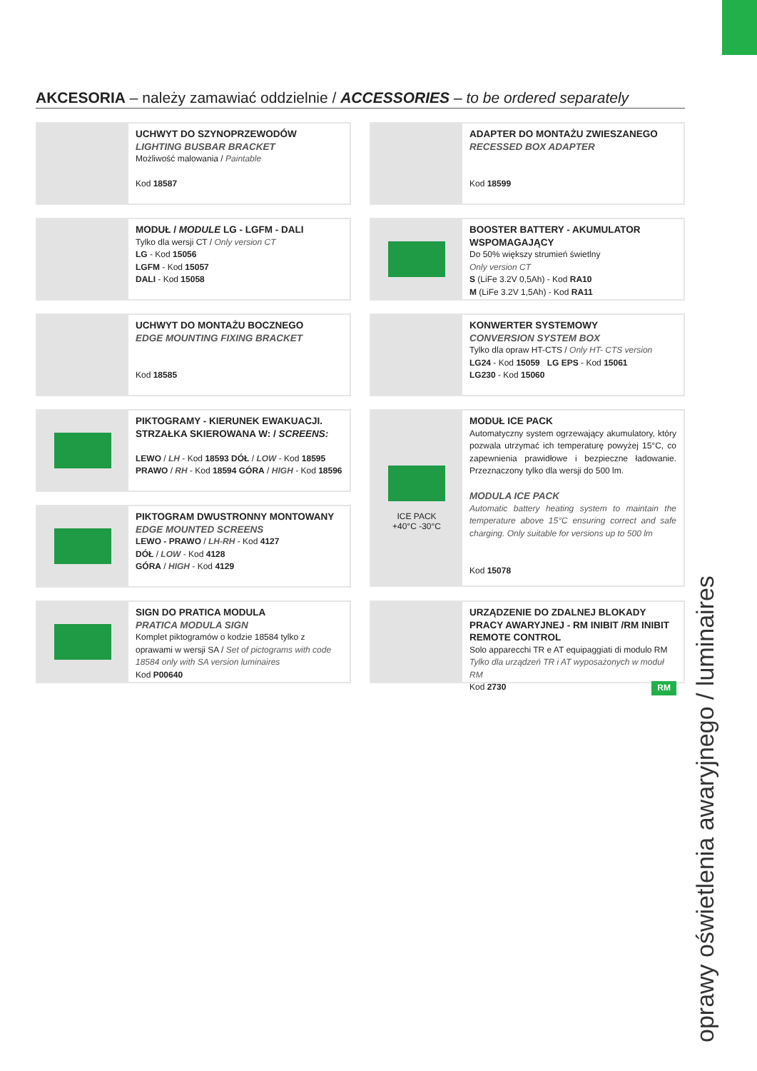AKCESORIA – należy zamawiać oddzielnie / ACCESSORIES – to be ordered separately
UCHWYT DO SZYNOPRZEWODÓW
LIGHTING BUSBAR BRACKET
Możliwość malowania / Paintable
Kod 18587
ADAPTER DO MONTAŻU ZWIESZANEGO
RECESSED BOX ADAPTER
Kod 18599
MODUŁ / MODULE LG - LGFM - DALI
Tylko dla wersji CT / Only version CT
LG - Kod 15056
LGFM - Kod 15057
DALI - Kod 15058
BOOSTER BATTERY - AKUMULATOR WSPOMAGAJĄCY
Do 50% większy strumień świetlny
Only version CT
S (LiFe 3.2V 0,5Ah) - Kod RA10
M (LiFe 3.2V 1,5Ah) - Kod RA11
UCHWYT DO MONTAŻU BOCZNEGO
EDGE MOUNTING FIXING BRACKET
Kod 18585
KONWERTER SYSTEMOWY
CONVERSION SYSTEM BOX
Tylko dla opraw HT-CTS / Only HT- CTS version
LG24 - Kod 15059 LG EPS - Kod 15061
LG230 - Kod 15060
PIKTOGRAMY - KIERUNEK EWAKUACJI. STRZAŁKA SKIEROWANA W: / SCREENS:
LEWO / LH - Kod 18593 DÓŁ / LOW - Kod 18595
PRAWO / RH - Kod 18594 GÓRA / HIGH - Kod 18596
ICE PACK
+40°C -30°C
MODUŁ ICE PACK
Automatyczny system ogrzewający akumulatory, który pozwala utrzymać ich temperaturę powyżej 15°C, co zapewnienia prawidłowe i bezpieczne ładowanie. Przeznaczony tylko dla wersji do 500 lm.
MODULA ICE PACK
Automatic battery heating system to maintain the temperature above 15°C ensuring correct and safe charging. Only suitable for versions up to 500 lm
Kod 15078
PIKTOGRAM DWUSTRONNY MONTOWANY
EDGE MOUNTED SCREENS
LEWO - PRAWO / LH-RH - Kod 4127
DÓŁ / LOW - Kod 4128
GÓRA / HIGH - Kod 4129
SIGN DO PRATICA MODULA
PRATICA MODULA SIGN
Komplet piktogramów o kodzie 18584 tylko z oprawami w wersji SA / Set of pictograms with code 18584 only with SA version luminaires
Kod P00640
URZĄDZENIE DO ZDALNEJ BLOKADY PRACY AWARYJNEJ - RM INIBIT /RM INIBIT REMOTE CONTROL
Solo apparecchi TR e AT equipaggiati di modulo RM
Tylko dla urządzeń TR i AT wyposażonych w moduł RM
Kod 2730 RM
oprawy oświetlenia awaryjnego / luminaires